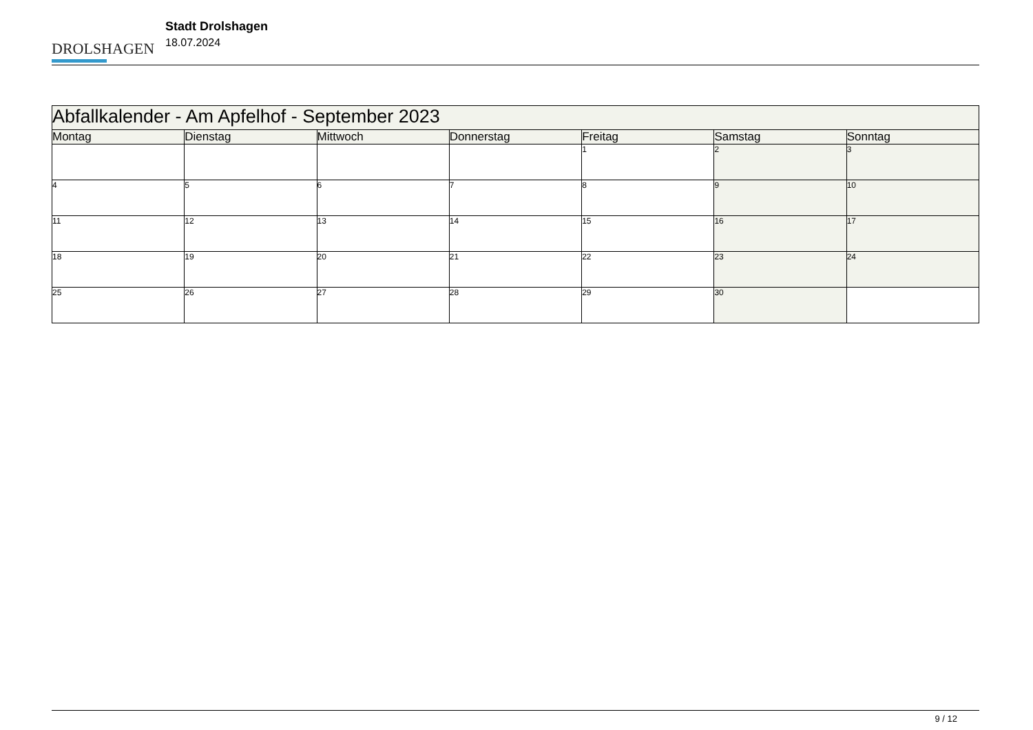DROLSHAGEN
Stadt Drolshagen
18.07.2024
| Abfallkalender - Am Apfelhof - September 2023 | | | | | | |
| --- | --- | --- | --- | --- | --- | --- |
| Montag | Dienstag | Mittwoch | Donnerstag | Freitag | Samstag | Sonntag |
| | | | | 1 | 2 | 3 |
| 4 | 5 | 6 | 7 | 8 | 9 | 10 |
| 11 | 12 | 13 | 14 | 15 | 16 | 17 |
| 18 | 19 | 20 | 21 | 22 | 23 | 24 |
| 25 | 26 | 27 | 28 | 29 | 30 | |
9 / 12